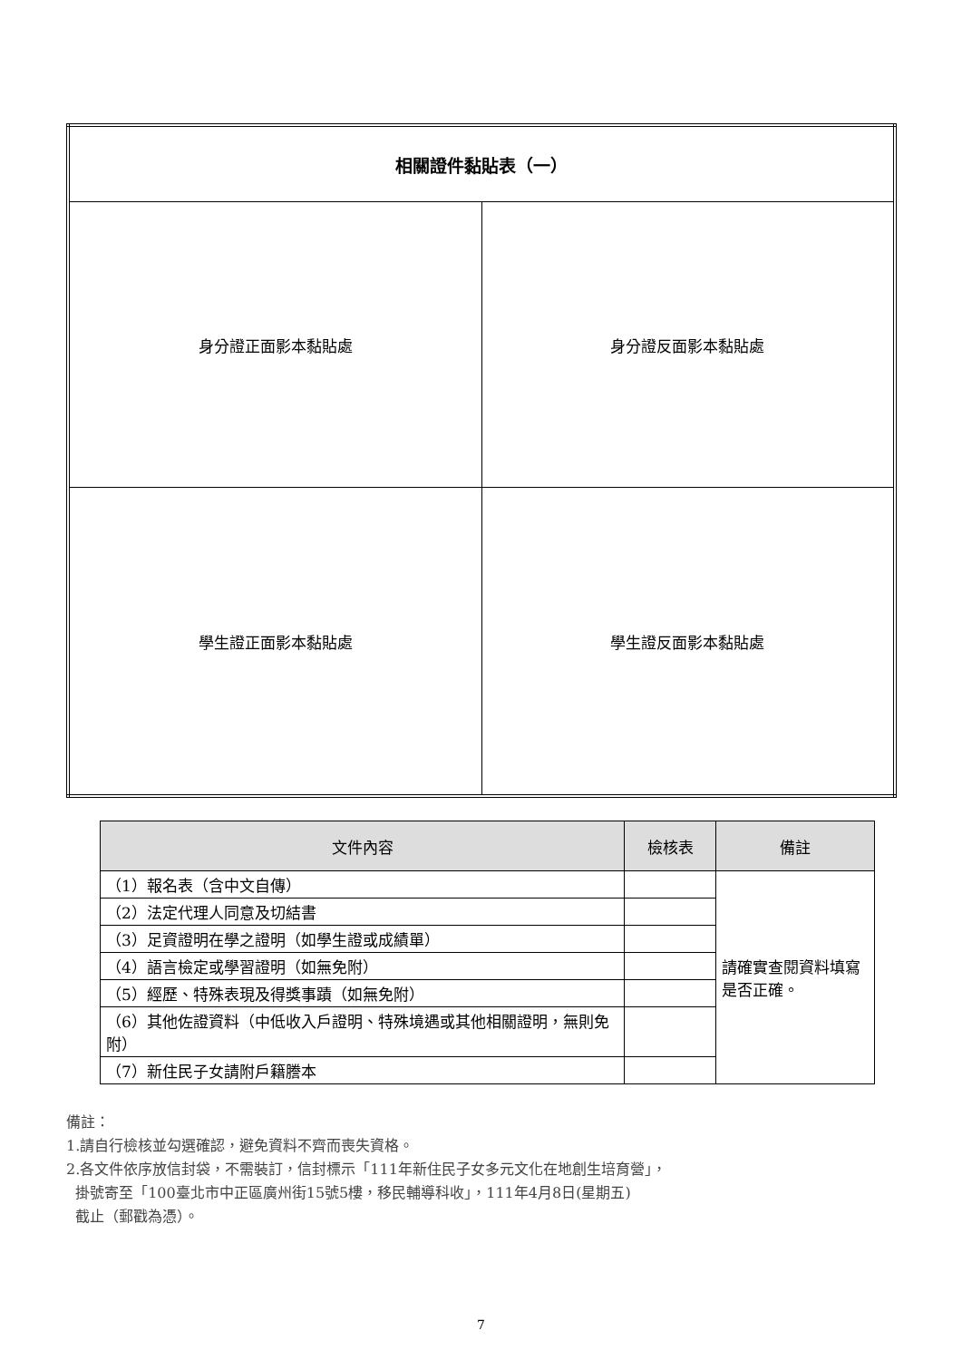| 相關證件黏貼表（一） | |
| 身分證正面影本黏貼處 | 身分證反面影本黏貼處 |
| 學生證正面影本黏貼處 | 學生證反面影本黏貼處 |
| 文件內容 | 檢核表 | 備註 |
| --- | --- | --- |
| （1）報名表（含中文自傳） | | 請確實查閱資料填寫是否正確。 |
| （2）法定代理人同意及切結書 | | |
| （3）足資證明在學之證明（如學生證或成績單） | | |
| （4）語言檢定或學習證明（如無免附） | | |
| （5）經歷、特殊表現及得獎事蹟（如無免附） | | |
| （6）其他佐證資料（中低收入戶證明、特殊境遇或其他相關證明，無則免附） | | |
| （7）新住民子女請附戶籍謄本 | | |
備註：
1.請自行檢核並勾選確認，避免資料不齊而喪失資格。
2.各文件依序放信封袋，不需裝訂，信封標示「111年新住民子女多元文化在地創生培育營」，
掛號寄至「100臺北市中正區廣州街15號5樓，移民輔導科收」，111年4月8日(星期五)
截止（郵戳為憑）。
7